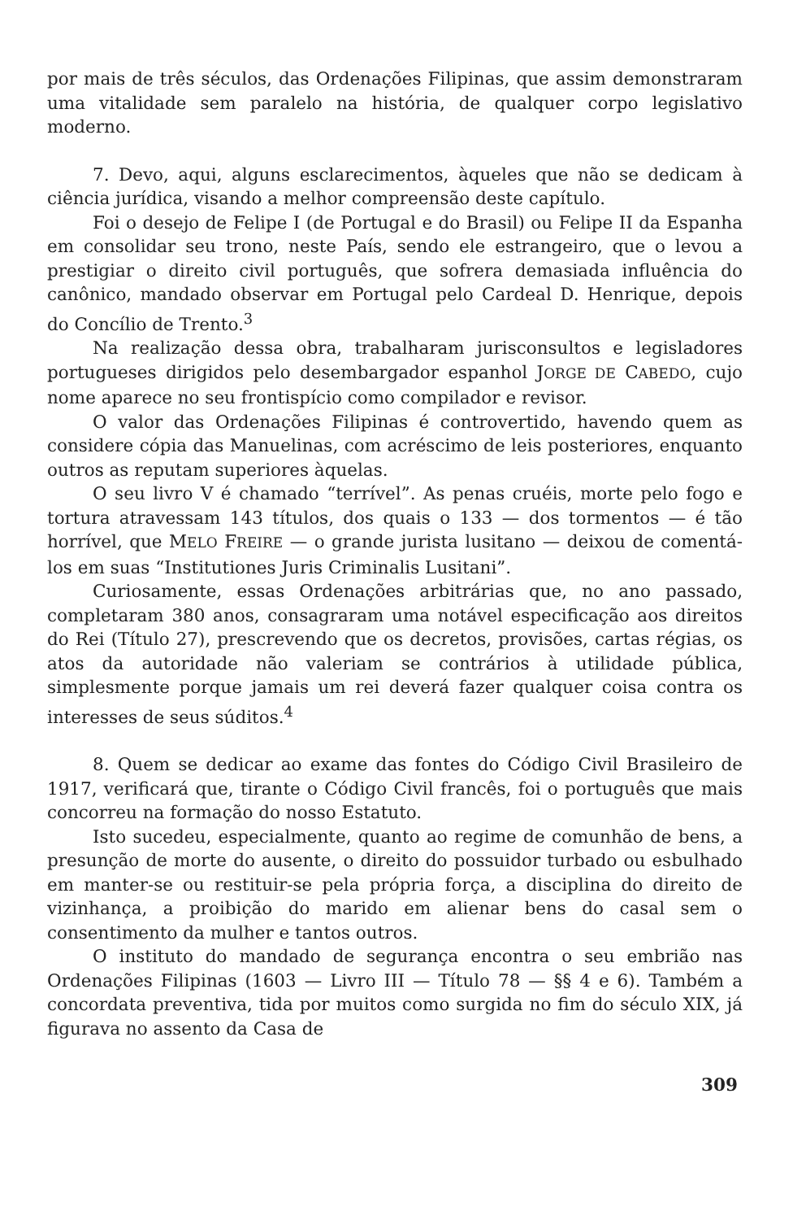por mais de três séculos, das Ordenações Filipinas, que assim demonstraram uma vitalidade sem paralelo na história, de qualquer corpo legislativo moderno.
7. Devo, aqui, alguns esclarecimentos, àqueles que não se dedicam à ciência jurídica, visando a melhor compreensão deste capítulo.
Foi o desejo de Felipe I (de Portugal e do Brasil) ou Felipe II da Espanha em consolidar seu trono, neste País, sendo ele estrangeiro, que o levou a prestigiar o direito civil português, que sofrera demasiada influência do canônico, mandado observar em Portugal pelo Cardeal D. Henrique, depois do Concílio de Trento.<sup>3</sup>
Na realização dessa obra, trabalharam jurisconsultos e legisladores portugueses dirigidos pelo desembargador espanhol JORGE DE CABEDO, cujo nome aparece no seu frontispício como compilador e revisor.
O valor das Ordenações Filipinas é controvertido, havendo quem as considere cópia das Manuelinas, com acréscimo de leis posteriores, enquanto outros as reputam superiores àquelas.
O seu livro V é chamado “terrível”. As penas cruéis, morte pelo fogo e tortura atravessam 143 títulos, dos quais o 133 — dos tormentos — é tão horrível, que MELO FREIRE — o grande jurista lusitano — deixou de comentá-los em suas “Institutiones Juris Criminalis Lusitani”.
Curiosamente, essas Ordenações arbitrárias que, no ano passado, completaram 380 anos, consagraram uma notável especificação aos direitos do Rei (Título 27), prescrevendo que os decretos, provisões, cartas régias, os atos da autoridade não valeriam se contrários à utilidade pública, simplesmente porque jamais um rei deverá fazer qualquer coisa contra os interesses de seus súditos.<sup>4</sup>
8. Quem se dedicar ao exame das fontes do Código Civil Brasileiro de 1917, verificará que, tirante o Código Civil francês, foi o português que mais concorreu na formação do nosso Estatuto.
Isto sucedeu, especialmente, quanto ao regime de comunhão de bens, a presunção de morte do ausente, o direito do possuidor turbado ou esbulhado em manter-se ou restituir-se pela própria força, a disciplina do direito de vizinhança, a proibição do marido em alienar bens do casal sem o consentimento da mulher e tantos outros.
O instituto do mandado de segurança encontra o seu embrião nas Ordenações Filipinas (1603 — Livro III — Título 78 — §§ 4 e 6). Também a concordata preventiva, tida por muitos como surgida no fim do século XIX, já figurava no assento da Casa de
309